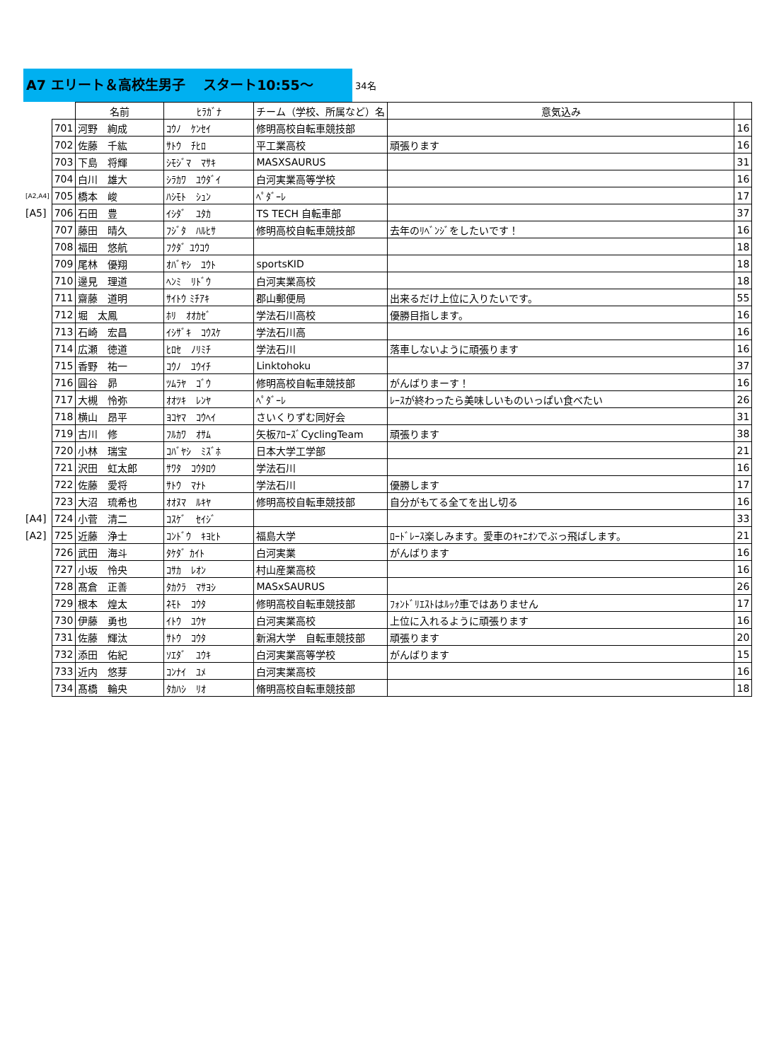A7 エリート＆高校生男子　 スタート10:55～
34名
| | | 名前 | ﾋﾗｶﾞﾅ | チーム（学校、所属など）名 | 意気込み | |
| --- | --- | --- | --- | --- | --- | --- |
| | 701 | 河野 絢成 | ｺｳﾉ ｹﾝｾｲ | 修明高校自転車競技部 | | 16 |
| | 702 | 佐藤 千紘 | ｻﾄｳ ﾁﾋﾛ | 平工業高校 | 頑張ります | 16 |
| | 703 | 下島 将輝 | ｼﾓｼﾞﾏ ﾏｻｷ | MASXSAURUS | | 31 |
| | 704 | 白川 雄大 | ｼﾗｶﾜ ﾕｳﾀﾞｲ | 白河実業高等学校 | | 16 |
| [A2,A4] | 705 | 橋本 峻 | ﾊｼﾓﾄ ｼｭﾝ | ﾍﾟﾀﾞｰﾚ | | 17 |
| [A5] | 706 | 石田 豊 | ｲｼﾀﾞ ﾕﾀｶ | TS TECH 自転車部 | | 37 |
| | 707 | 藤田 晴久 | ﾌｼﾞﾀ ﾊﾙﾋｻ | 修明高校自転車競技部 | 去年のﾘﾍﾞﾝｼﾞをしたいです！ | 16 |
| | 708 | 福田 悠航 | ﾌｸﾀﾞ ﾕｳｺｳ | | | 18 |
| | 709 | 尾林 優翔 | ｵﾊﾞﾔｼ ﾕｳﾄ | sportsKID | | 18 |
| | 710 | 邊見 理道 | ﾍﾝﾐ ﾘﾄﾞｳ | 白河実業高校 | | 18 |
| | 711 | 齋藤 道明 | ｻｲﾄｳ ﾐﾁｱｷ | 郡山郵便局 | 出来るだけ上位に入りたいです。 | 55 |
| | 712 | 堀 太鳳 | ﾎﾘ ｵｵｶｾﾞ | 学法石川高校 | 優勝目指します。 | 16 |
| | 713 | 石崎 宏昌 | ｲｼｻﾞｷ ｺｳｽｹ | 学法石川高 | | 16 |
| | 714 | 広瀬 徳道 | ﾋﾛｾ ﾉﾘﾐﾁ | 学法石川 | 落車しないように頑張ります | 16 |
| | 715 | 香野 祐一 | ｺｳﾉ ﾕｳｲﾁ | Linktohoku | | 37 |
| | 716 | 圓谷 昴 | ﾂﾑﾗﾔ ｺﾞｳ | 修明高校自転車競技部 | がんばりまーす！ | 16 |
| | 717 | 大槻 怜弥 | ｵｵﾂｷ ﾚﾝﾔ | ﾍﾟﾀﾞｰﾚ | ﾚｰｽが終わったら美味しいものいっぱい食べたい | 26 |
| | 718 | 横山 昂平 | ﾖｺﾔﾏ ｺｳﾍｲ | さいくりずむ同好会 | | 31 |
| | 719 | 古川 修 | ﾌﾙｶﾜ ｵｻﾑ | 矢板ｱﾛｰｽﾞCyclingTeam | 頑張ります | 38 |
| | 720 | 小林 瑞宝 | ｺﾊﾞﾔｼ ﾐｽﾞﾎ | 日本大学工学部 | | 21 |
| | 721 | 沢田 虹太郎 | ｻﾜﾀ ｺｳﾀﾛｳ | 学法石川 | | 16 |
| | 722 | 佐藤 愛将 | ｻﾄｳ ﾏﾅﾄ | 学法石川 | 優勝します | 17 |
| | 723 | 大沼 琉希也 | ｵｵﾇﾏ ﾙｷﾔ | 修明高校自転車競技部 | 自分がもてる全てを出し切る | 16 |
| [A4] | 724 | 小菅 清二 | ｺｽｹﾞ ｾｲｼﾞ | | | 33 |
| [A2] | 725 | 近藤 浄士 | ｺﾝﾄﾞｳ ｷﾖﾋﾄ | 福島大学 | ﾛｰﾄﾞﾚｰｽ楽しみます。愛車のｷｬﾆｵﾝでぶっ飛ばします。 | 21 |
| | 726 | 武田 海斗 | ﾀｹﾀﾞ ｶｲﾄ | 白河実業 | がんばります | 16 |
| | 727 | 小坂 怜央 | ｺｻｶ ﾚｵﾝ | 村山産業高校 | | 16 |
| | 728 | 髙倉 正善 | ﾀｶｸﾗ ﾏｻﾖｼ | MASxSAURUS | | 26 |
| | 729 | 根本 煌太 | ﾈﾓﾄ ｺｳﾀ | 修明高校自転車競技部 | ﾌｫﾝﾄﾞﾘｴｽﾄはﾙｯｸ車ではありません | 17 |
| | 730 | 伊藤 勇也 | ｲﾄｳ ﾕｳﾔ | 白河実業高校 | 上位に入れるように頑張ります | 16 |
| | 731 | 佐藤 輝汰 | ｻﾄｳ ｺｳﾀ | 新潟大学 自転車競技部 | 頑張ります | 20 |
| | 732 | 添田 佑紀 | ｿｴﾀﾞ ﾕｳｷ | 白河実業高等学校 | がんばります | 15 |
| | 733 | 近内 悠芽 | ｺﾝﾅｲ ﾕﾒ | 白河実業高校 | | 16 |
| | 734 | 髙橋 輪央 | ﾀｶﾊｼ ﾘｵ | 脩明高校自転車競技部 | | 18 |